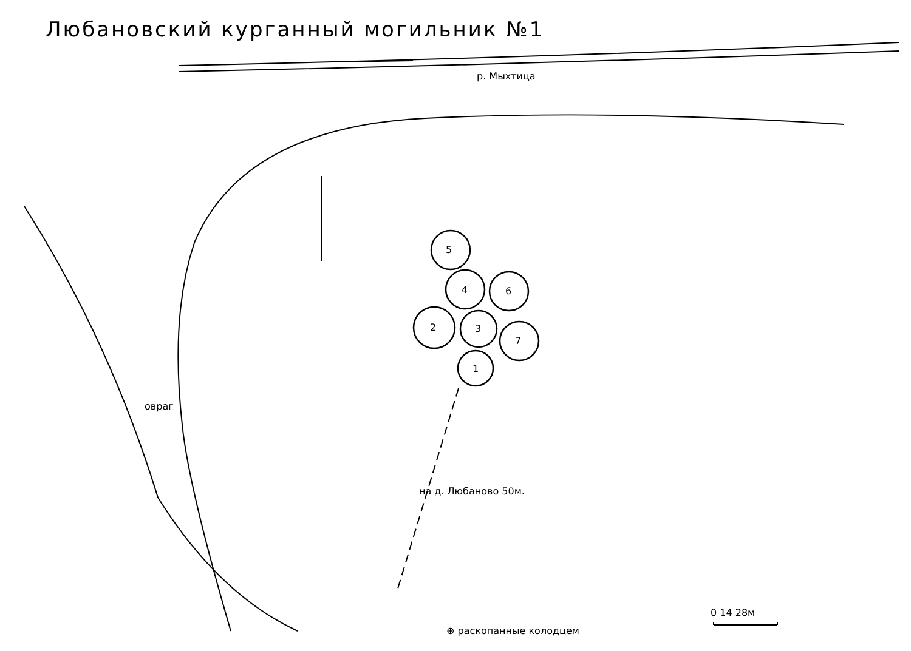Любановский курганный могильник №1
р. Мыхтица
5
4 6
2 3
7
1
овраг
на д. Любаново 50м.
0 14 28м
⊕ раскопанные колодцем